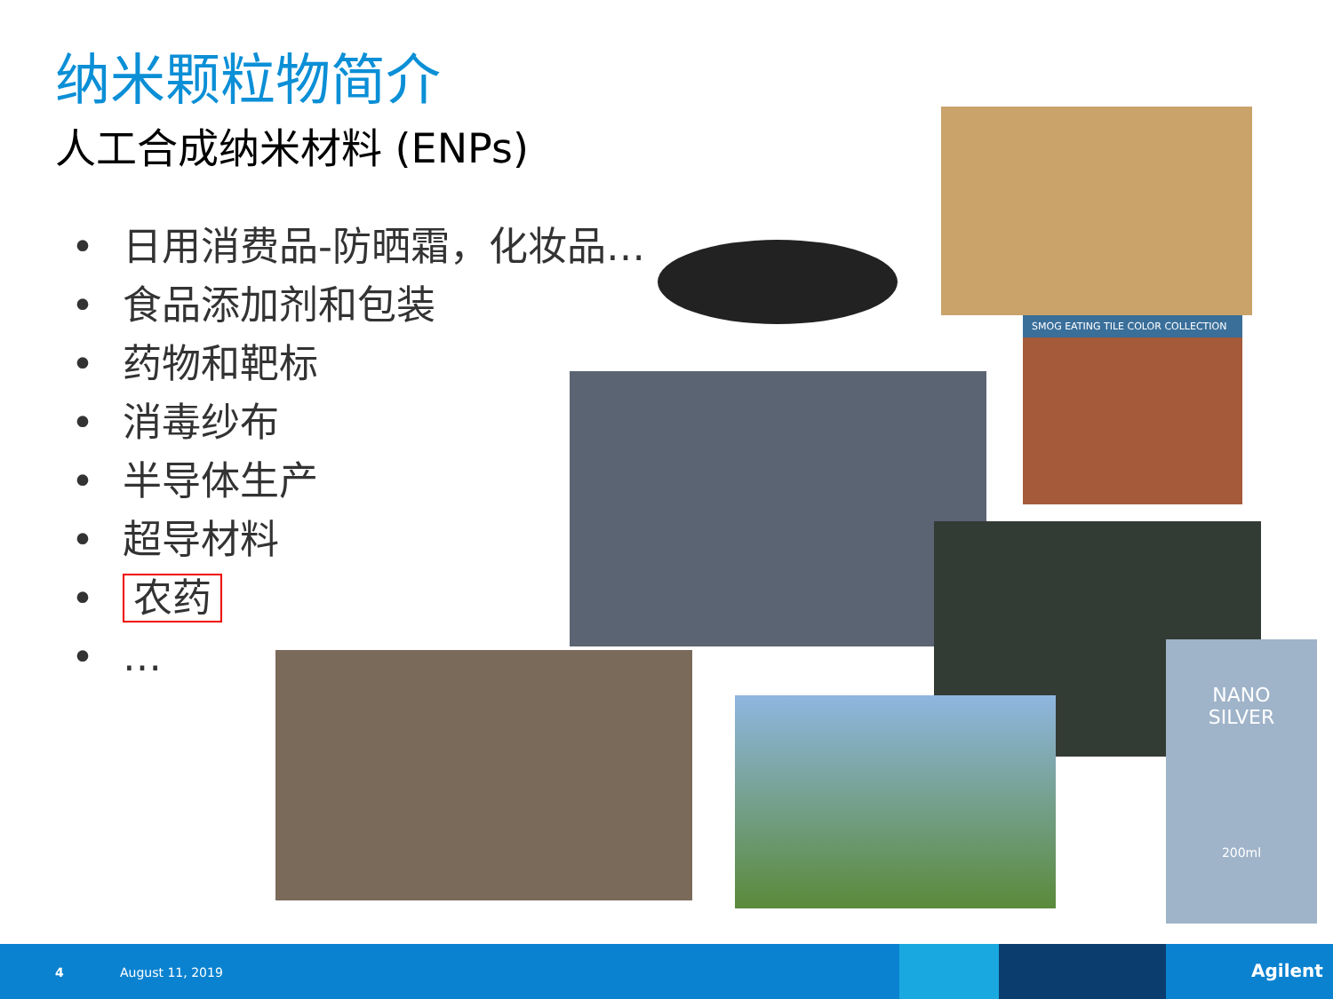纳米颗粒物简介
人工合成纳米材料 (ENPs)
• 日用消费品-防晒霜，化妆品…
• 食品添加剂和包装
• 药物和靶标
• 消毒纱布
• 半导体生产
• 超导材料
• 农药
• …
SMOG EATING TILE COLOR COLLECTION
NANO
SILVER
200ml
4 August 11, 2019 Agilent